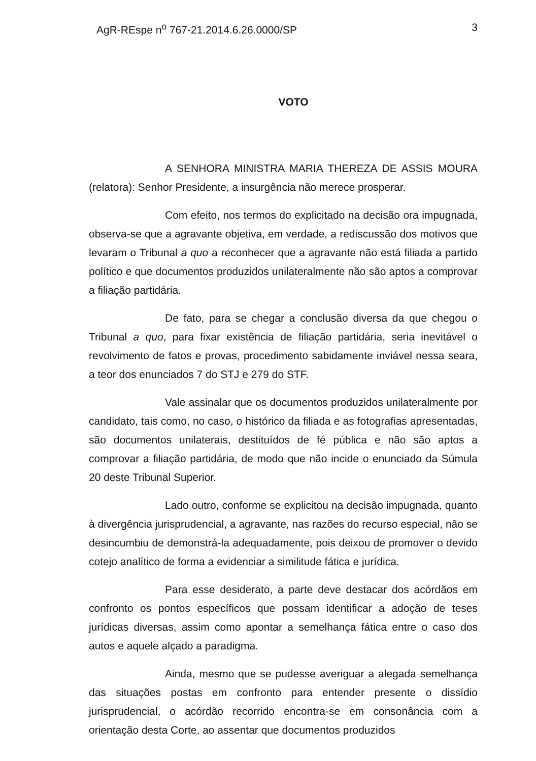AgR-REspe n<sup>o</sup> 767-21.2014.6.26.0000/SP 3
VOTO
A SENHORA MINISTRA MARIA THEREZA DE ASSIS MOURA (relatora): Senhor Presidente, a insurgência não merece prosperar.
Com efeito, nos termos do explicitado na decisão ora impugnada, observa-se que a agravante objetiva, em verdade, a rediscussão dos motivos que levaram o Tribunal a quo a reconhecer que a agravante não está filiada a partido político e que documentos produzidos unilateralmente não são aptos a comprovar a filiação partidária.
De fato, para se chegar a conclusão diversa da que chegou o Tribunal a quo, para fixar existência de filiação partidária, seria inevitável o revolvimento de fatos e provas, procedimento sabidamente inviável nessa seara, a teor dos enunciados 7 do STJ e 279 do STF.
Vale assinalar que os documentos produzidos unilateralmente por candidato, tais como, no caso, o histórico da filiada e as fotografias apresentadas, são documentos unilaterais, destituídos de fé pública e não são aptos a comprovar a filiação partidária, de modo que não incide o enunciado da Súmula 20 deste Tribunal Superior.
Lado outro, conforme se explicitou na decisão impugnada, quanto à divergência jurisprudencial, a agravante, nas razões do recurso especial, não se desincumbiu de demonstrá-la adequadamente, pois deixou de promover o devido cotejo analítico de forma a evidenciar a similitude fática e jurídica.
Para esse desiderato, a parte deve destacar dos acórdãos em confronto os pontos específicos que possam identificar a adoção de teses jurídicas diversas, assim como apontar a semelhança fática entre o caso dos autos e aquele alçado a paradigma.
Ainda, mesmo que se pudesse averiguar a alegada semelhança das situações postas em confronto para entender presente o dissídio jurisprudencial, o acórdão recorrido encontra-se em consonância com a orientação desta Corte, ao assentar que documentos produzidos